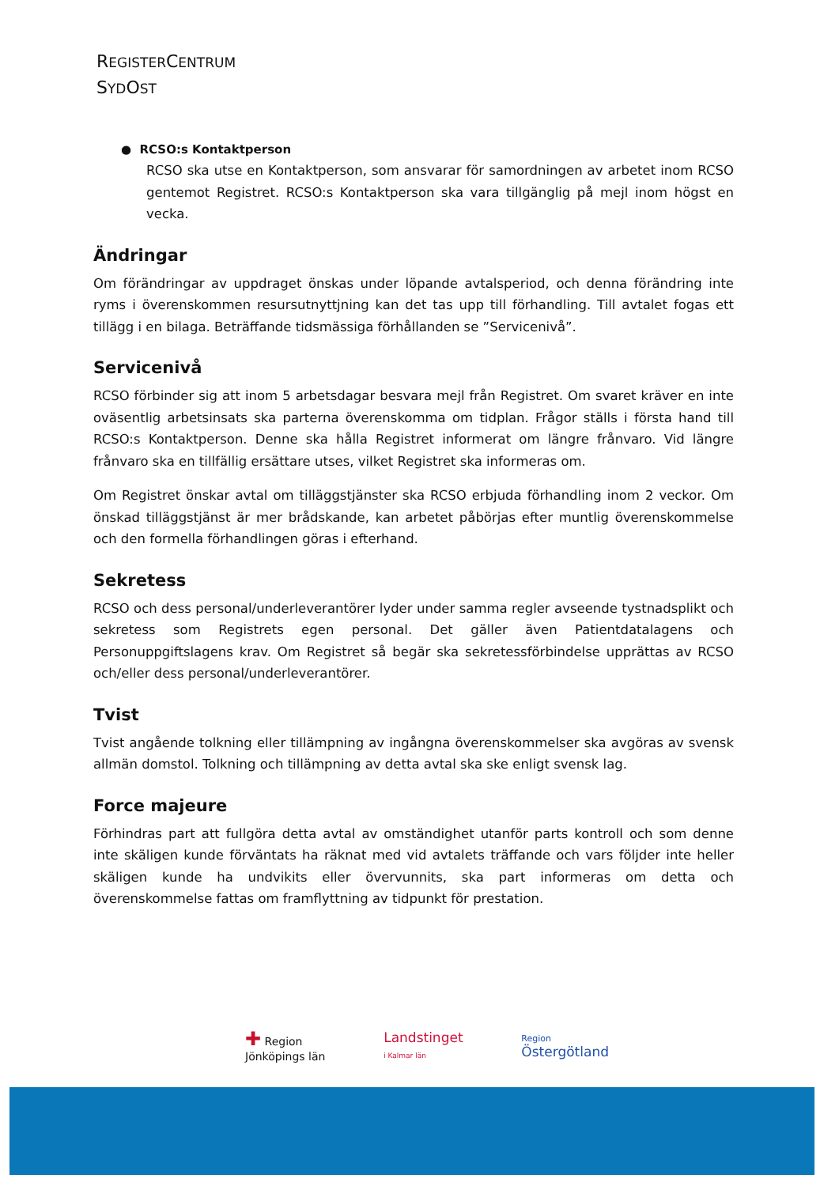REGISTERCENTRUM
SYDOST
● RCSO:s Kontaktperson
RCSO ska utse en Kontaktperson, som ansvarar för samordningen av arbetet inom RCSO gentemot Registret. RCSO:s Kontaktperson ska vara tillgänglig på mejl inom högst en vecka.
Ändringar
Om förändringar av uppdraget önskas under löpande avtalsperiod, och denna förändring inte ryms i överenskommen resursutnyttjning kan det tas upp till förhandling. Till avtalet fogas ett tillägg i en bilaga. Beträffande tidsmässiga förhållanden se ”Servicenivå”.
Servicenivå
RCSO förbinder sig att inom 5 arbetsdagar besvara mejl från Registret. Om svaret kräver en inte oväsentlig arbetsinsats ska parterna överenskomma om tidplan. Frågor ställs i första hand till RCSO:s Kontaktperson. Denne ska hålla Registret informerat om längre frånvaro. Vid längre frånvaro ska en tillfällig ersättare utses, vilket Registret ska informeras om.
Om Registret önskar avtal om tilläggstjänster ska RCSO erbjuda förhandling inom 2 veckor. Om önskad tilläggstjänst är mer brådskande, kan arbetet påbörjas efter muntlig överenskommelse och den formella förhandlingen göras i efterhand.
Sekretess
RCSO och dess personal/underleverantörer lyder under samma regler avseende tystnadsplikt och sekretess som Registrets egen personal. Det gäller även Patientdatalagens och Personuppgiftslagens krav. Om Registret så begär ska sekretessförbindelse upprättas av RCSO och/eller dess personal/underleverantörer.
Tvist
Tvist angående tolkning eller tillämpning av ingångna överenskommelser ska avgöras av svensk allmän domstol. Tolkning och tillämpning av detta avtal ska ske enligt svensk lag.
Force majeure
Förhindras part att fullgöra detta avtal av omständighet utanför parts kontroll och som denne inte skäligen kunde förväntats ha räknat med vid avtalets träffande och vars följder inte heller skäligen kunde ha undvikits eller övervunnits, ska part informeras om detta och överenskommelse fattas om framflyttning av tidpunkt för prestation.
✚ Region
Jönköpings län
Landstinget
i Kalmar län
Region
Östergötland